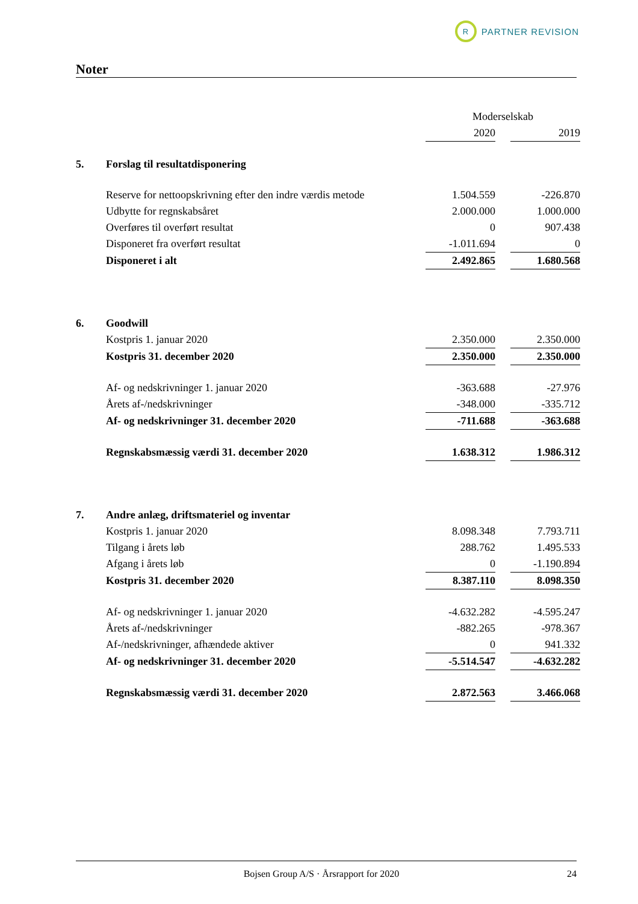R
PARTNER REVISION
Noter
| | | Moderselskab | | |
| --- | --- | --- | --- | --- |
| | | 2020 | | 2019 |
| 5. | Forslag til resultatdisponering | | | |
| | Reserve for nettoopskrivning efter den indre værdis metode | 1.504.559 | | -226.870 |
| | Udbytte for regnskabsåret | 2.000.000 | | 1.000.000 |
| | Overføres til overført resultat | 0 | | 907.438 |
| | Disponeret fra overført resultat | -1.011.694 | | 0 |
| | Disponeret i alt | 2.492.865 | | 1.680.568 |
| 6. | Goodwill | | | |
| | Kostpris 1. januar 2020 | 2.350.000 | | 2.350.000 |
| | Kostpris 31. december 2020 | 2.350.000 | | 2.350.000 |
| | Af- og nedskrivninger 1. januar 2020 | -363.688 | | -27.976 |
| | Årets af-/nedskrivninger | -348.000 | | -335.712 |
| | Af- og nedskrivninger 31. december 2020 | -711.688 | | -363.688 |
| | Regnskabsmæssig værdi 31. december 2020 | 1.638.312 | | 1.986.312 |
| 7. | Andre anlæg, driftsmateriel og inventar | | | |
| | Kostpris 1. januar 2020 | 8.098.348 | | 7.793.711 |
| | Tilgang i årets løb | 288.762 | | 1.495.533 |
| | Afgang i årets løb | 0 | | -1.190.894 |
| | Kostpris 31. december 2020 | 8.387.110 | | 8.098.350 |
| | Af- og nedskrivninger 1. januar 2020 | -4.632.282 | | -4.595.247 |
| | Årets af-/nedskrivninger | -882.265 | | -978.367 |
| | Af-/nedskrivninger, afhændede aktiver | 0 | | 941.332 |
| | Af- og nedskrivninger 31. december 2020 | -5.514.547 | | -4.632.282 |
| | Regnskabsmæssig værdi 31. december 2020 | 2.872.563 | | 3.466.068 |
Bojsen Group A/S · Årsrapport for 2020 24